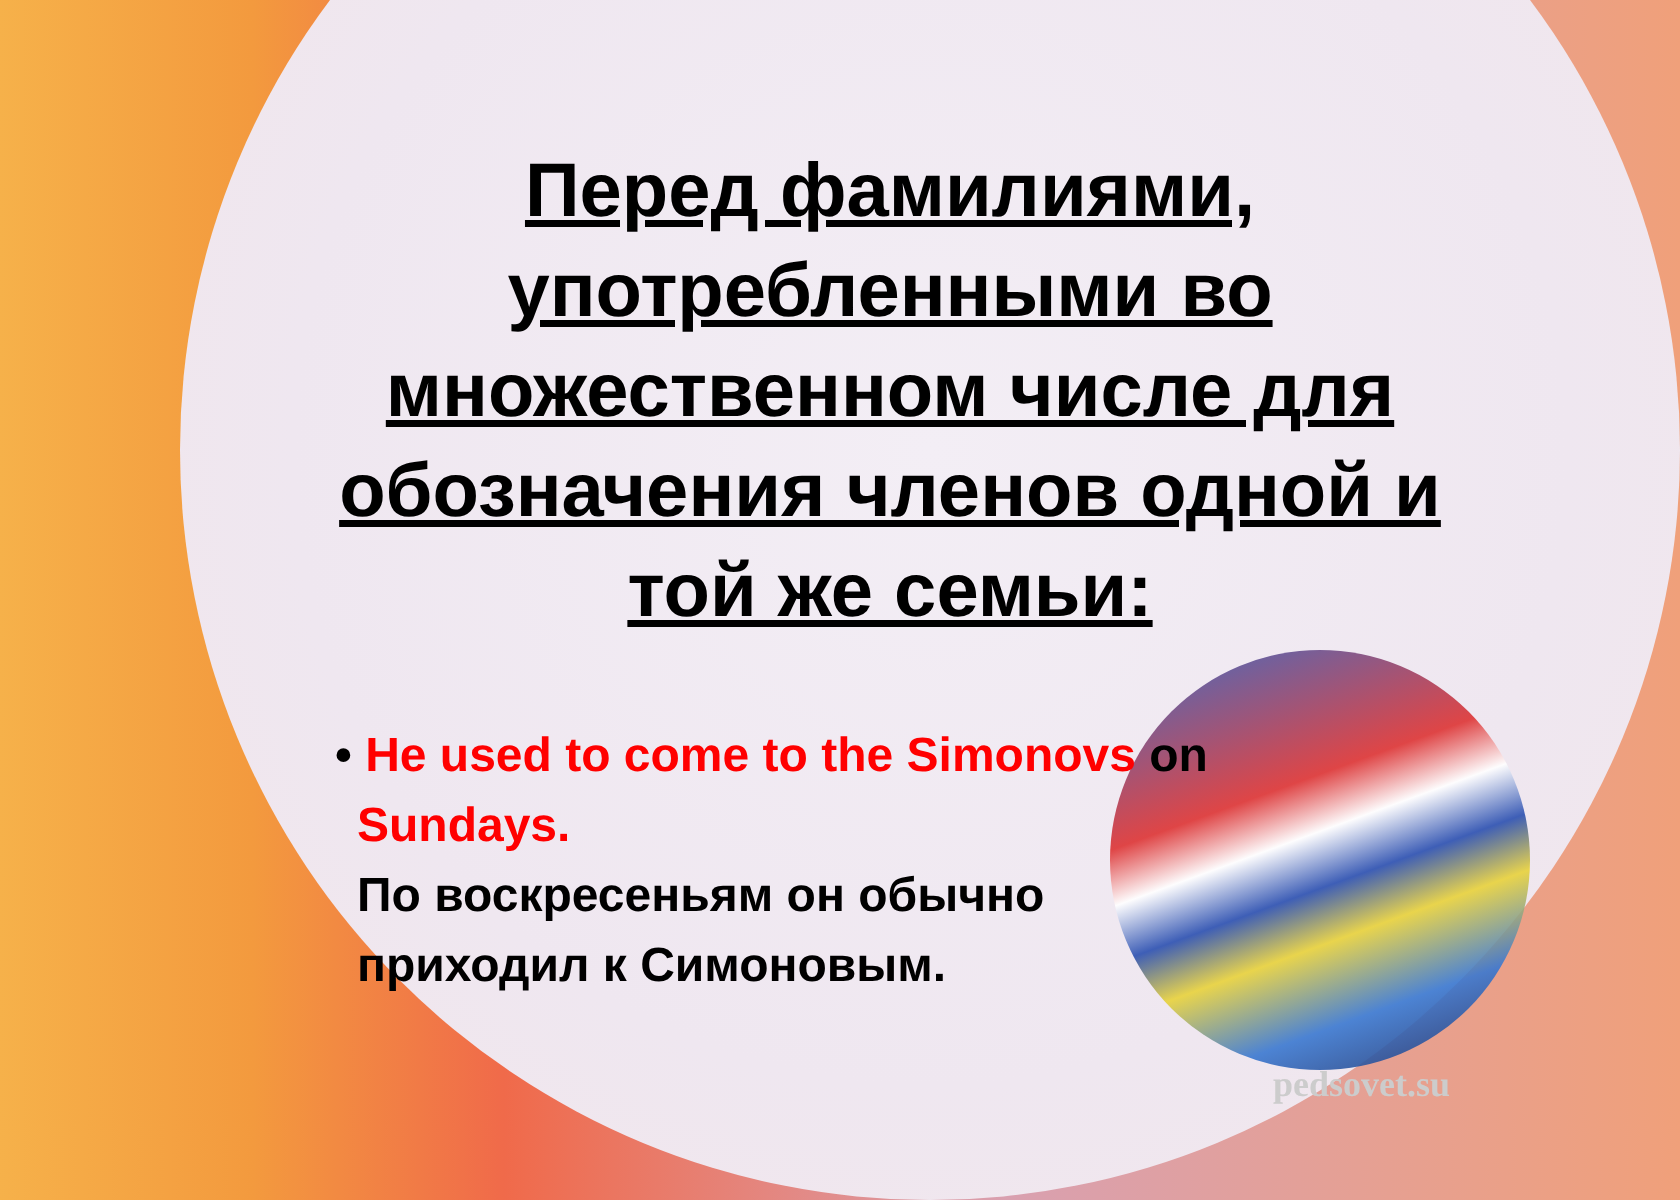Перед фамилиями, употребленными во множественном числе для обозначения членов одной и той же семьи:
• He used to come to the Simonovs on
Sundays.
По воскресеньям он обычно
приходил к Симоновым.
pedsovet.su